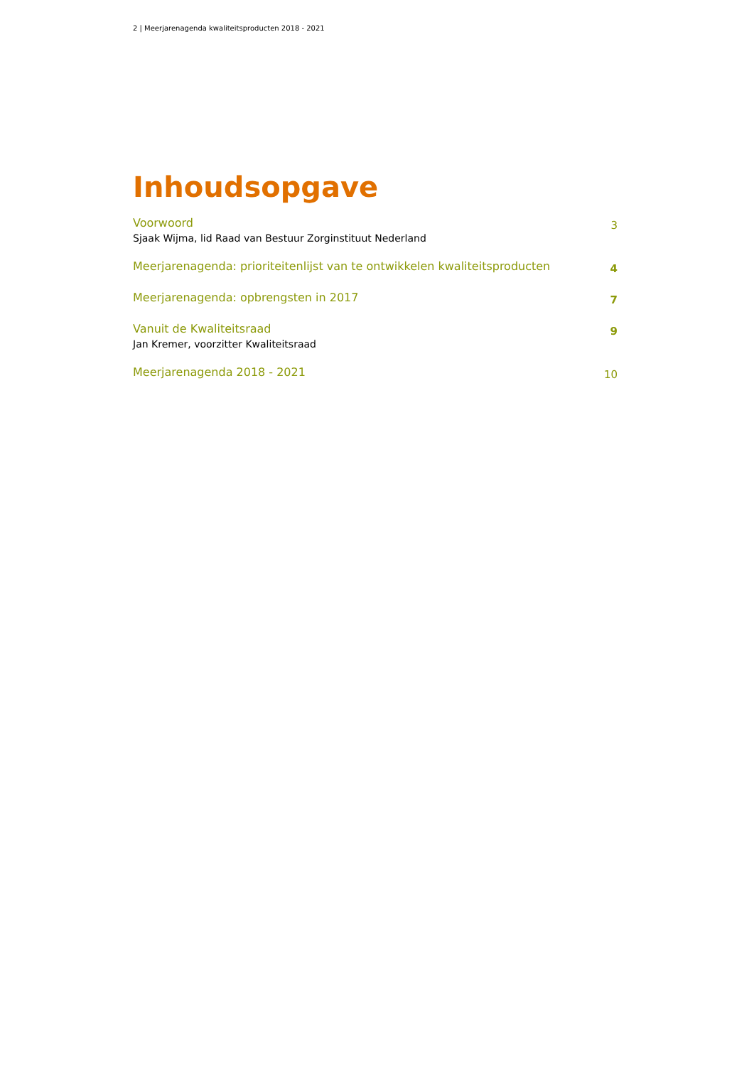2 | Meerjarenagenda kwaliteitsproducten 2018 - 2021
Inhoudsopgave
Voorwoord
Sjaak Wijma, lid Raad van Bestuur Zorginstituut Nederland
3
Meerjarenagenda: prioriteitenlijst van te ontwikkelen kwaliteitsproducten
4
Meerjarenagenda: opbrengsten in 2017
7
Vanuit de Kwaliteitsraad
Jan Kremer, voorzitter Kwaliteitsraad
9
Meerjarenagenda 2018 - 2021
10